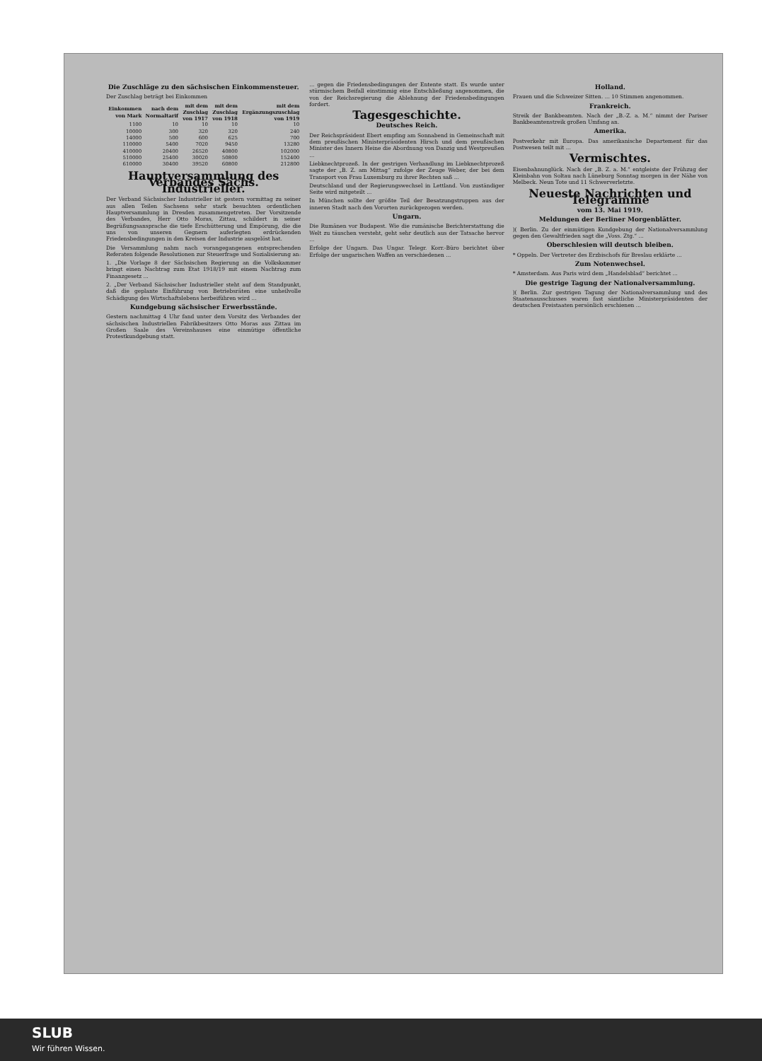Die Zuschläge zu den sächsischen Einkommensteuer.
Der Zuschlag beträgt bei Einkommen
| Einkommen von Mark | nach dem Normaltarif | mit dem Zuschlag von 1917 | mit dem Zuschlag von 1918 | mit dem Ergänzungszuschlag von 1919 |
| --- | --- | --- | --- | --- |
| 1100 | 10 | 10 | 10 | 10 |
| 10000 | 300 | 320 | 320 | 240 |
| 14000 | 500 | 600 | 625 | 700 |
| 110000 | 5400 | 7020 | 9450 | 13280 |
| 410000 | 20400 | 26520 | 40800 | 102000 |
| 510000 | 25400 | 30020 | 50800 | 152400 |
| 610000 | 30400 | 39520 | 60800 | 212800 |
Hauptversammlung des Verbandes Sächs. Industrieller.
Der Verband Sächsischer Industrieller ist gestern vormittag zu seiner aus allen Teilen Sachsens sehr stark besuchten ordentlichen Hauptversammlung in Dresden zusammengetreten. Der Vorsitzende des Verbandes, Herr Otto Moras, Zittau, schildert in seiner Begrüßungsansprache die tiefe Erschütterung und Empörung, die die uns von unseren Gegnern auferlegten erdrückenden Friedensbedingungen in den Kreisen der Industrie ausgelöst hat.
Die Versammlung nahm nach vorangegangenen entsprechenden Referaten folgende Resolutionen zur Steuerfrage und Sozialisierung an:
1. „Die Vorlage 8 der Sächsischen Regierung an die Volkskammer bringt einen Nachtrag zum Etat 1918/19 mit einem Nachtrag zum Finanzgesetz ...
2. „Der Verband Sächsischer Industrieller steht auf dem Standpunkt, daß die geplante Einführung von Betriebsräten eine unheilvolle Schädigung des Wirtschaftslebens herbeiführen wird ...
Kundgebung sächsischer Erwerbsstände.
Gestern nachmittag 4 Uhr fand unter dem Vorsitz des Verbandes der sächsischen Industriellen Fabrikbesitzers Otto Moras aus Zittau im Großen Saale des Vereinshauses eine einmütige öffentliche Protestkundgebung statt.
... gegen die Friedensbedingungen der Entente statt. Es wurde unter stürmischem Beifall einstimmig eine Entschließung angenommen, die von der Reichsregierung die Ablehnung der Friedensbedingungen fordert.
Tagesgeschichte.
Deutsches Reich.
Der Reichspräsident Ebert empfing am Sonnabend in Gemeinschaft mit dem preußischen Ministerpräsidenten Hirsch und dem preußischen Minister des Innern Heine die Abordnung von Danzig und Westpreußen ...
Liebknechtprozeß. In der gestrigen Verhandlung im Liebknechtprozeß sagte der „B. Z. am Mittag“ zufolge der Zeuge Weber, der bei dem Transport von Frau Luxemburg zu ihrer Rechten saß ...
Deutschland und der Regierungswechsel in Lettland. Von zuständiger Seite wird mitgeteilt ...
In München sollte der größte Teil der Besatzungstruppen aus der inneren Stadt nach den Vororten zurückgezogen werden.
Ungarn.
Die Rumänen vor Budapest. Wie die rumänische Berichterstattung die Welt zu täuschen versteht, geht sehr deutlich aus der Tatsache hervor ...
Erfolge der Ungarn. Das Ungar. Telegr. Korr.-Büro berichtet über Erfolge der ungarischen Waffen an verschiedenen ...
Holland.
Frauen und die Schweizer Sitten. ... 10 Stimmen angenommen.
Frankreich.
Streik der Bankbeamten. Nach der „B.-Z. a. M.“ nimmt der Pariser Bankbeamtenstreik großen Umfang an.
Amerika.
Postverkehr mit Europa. Das amerikanische Departement für das Postwesen teilt mit ...
Vermischtes.
Eisenbahnunglück. Nach der „B. Z. a. M.“ entgleiste der Frühzug der Kleinbahn von Soltau nach Lüneburg Sonntag morgen in der Nähe von Melbeck. Neun Tote und 11 Schwerverletzte.
Neueste Nachrichten und Telegramme
vom 13. Mai 1919.
Meldungen der Berliner Morgenblätter.
)( Berlin. Zu der einmütigen Kundgebung der Nationalversammlung gegen den Gewaltfrieden sagt die „Voss. Ztg.“ ...
Oberschlesien will deutsch bleiben.
* Oppeln. Der Vertreter des Erzbischofs für Breslau erklärte ...
Zum Notenwechsel.
* Amsterdam. Aus Paris wird dem „Handelsblad“ berichtet ...
Die gestrige Tagung der Nationalversammlung.
)( Berlin. Zur gestrigen Tagung der Nationalversammlung und des Staatenausschusses waren fast sämtliche Ministerpräsidenten der deutschen Freistaaten persönlich erschienen ...
SLUB
Wir führen Wissen.